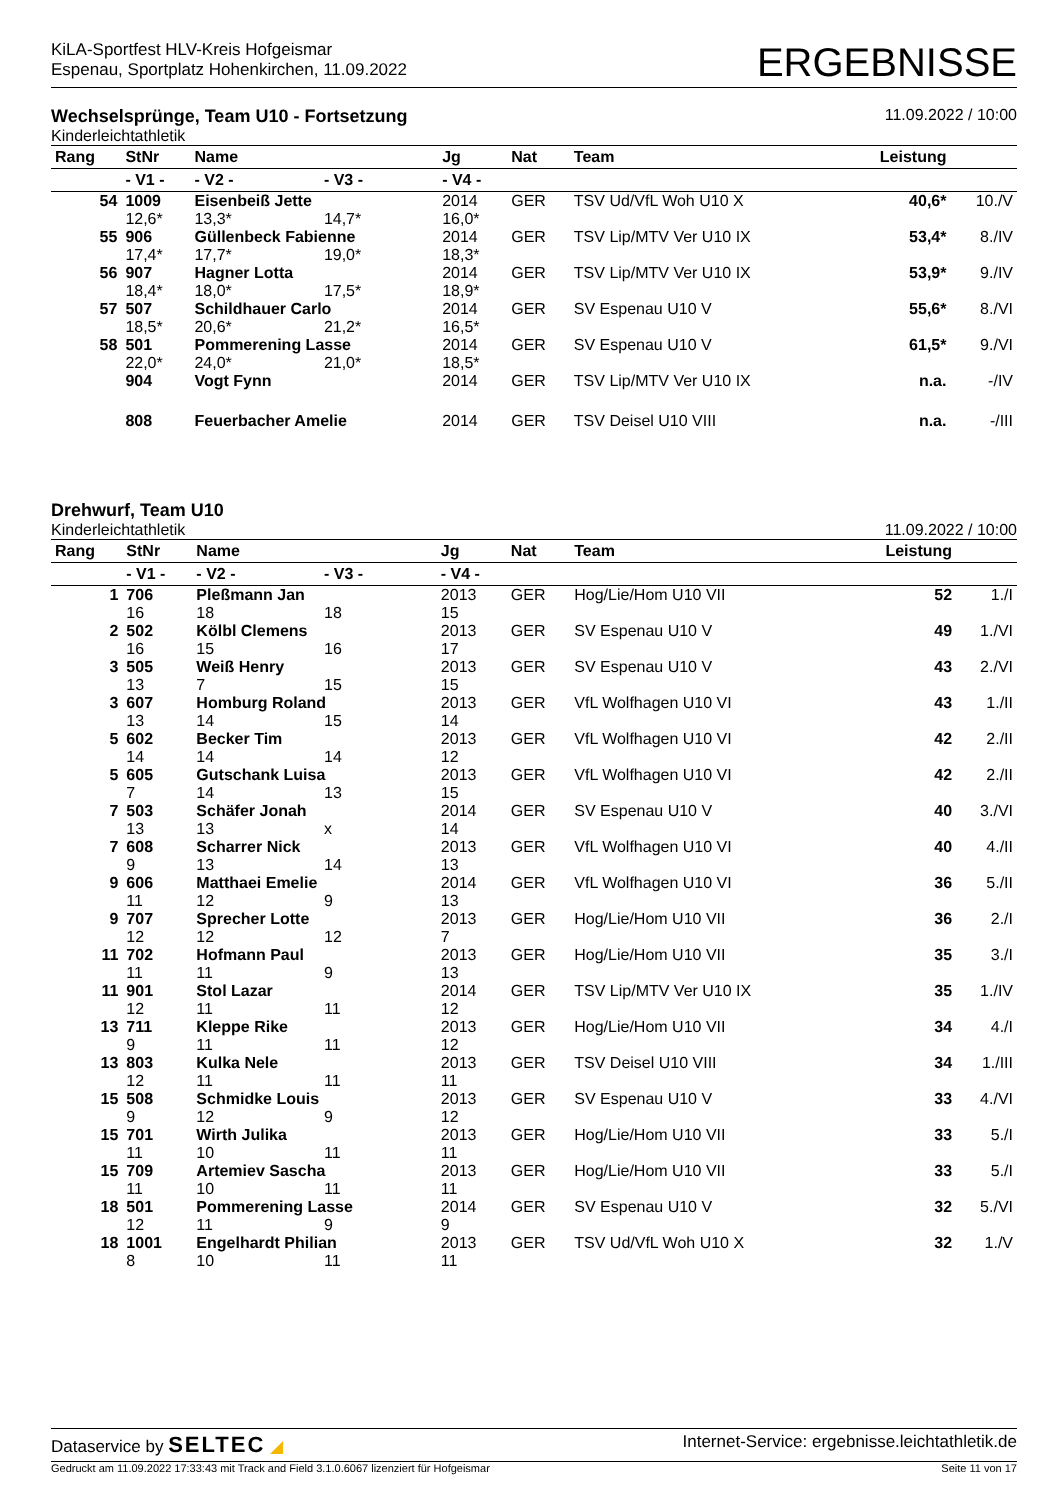KiLA-Sportfest HLV-Kreis Hofgeismar
Espenau, Sportplatz Hohenkirchen, 11.09.2022
ERGEBNISSE
Wechselsprünge, Team U10 - Fortsetzung
11.09.2022 / 10:00
Kinderleichtathletik
| Rang | StNr | Name | | Jg | Nat | Team | Leistung | |
| --- | --- | --- | --- | --- | --- | --- | --- | --- |
| | - V1 - | - V2 - | - V3 - | - V4 - | | | | |
| 54 | 1009 | Eisenbeiß Jette | | 2014 | GER | TSV Ud/VfL Woh U10 X | 40,6* | 10./V |
| | 12,6* | 13,3* | 14,7* | 16,0* | | | | |
| 55 | 906 | Güllenbeck Fabienne | | 2014 | GER | TSV Lip/MTV Ver U10 IX | 53,4* | 8./IV |
| | 17,4* | 17,7* | 19,0* | 18,3* | | | | |
| 56 | 907 | Hagner Lotta | | 2014 | GER | TSV Lip/MTV Ver U10 IX | 53,9* | 9./IV |
| | 18,4* | 18,0* | 17,5* | 18,9* | | | | |
| 57 | 507 | Schildhauer Carlo | | 2014 | GER | SV Espenau U10 V | 55,6* | 8./VI |
| | 18,5* | 20,6* | 21,2* | 16,5* | | | | |
| 58 | 501 | Pommerening Lasse | | 2014 | GER | SV Espenau U10 V | 61,5* | 9./VI |
| | 22,0* | 24,0* | 21,0* | 18,5* | | | | |
| | 904 | Vogt Fynn | | 2014 | GER | TSV Lip/MTV Ver U10 IX | n.a. | -/IV |
| | 808 | Feuerbacher Amelie | | 2014 | GER | TSV Deisel U10 VIII | n.a. | -/III |
Drehwurf, Team U10
Kinderleichtathletik 11.09.2022 / 10:00
| Rang | StNr | Name | | Jg | Nat | Team | Leistung | |
| --- | --- | --- | --- | --- | --- | --- | --- | --- |
| | - V1 - | - V2 - | - V3 - | - V4 - | | | | |
| 1 | 706 | Pleßmann Jan | | 2013 | GER | Hog/Lie/Hom U10 VII | 52 | 1./I |
| | 16 | 18 | 18 | 15 | | | | |
| 2 | 502 | Kölbl Clemens | | 2013 | GER | SV Espenau U10 V | 49 | 1./VI |
| | 16 | 15 | 16 | 17 | | | | |
| 3 | 505 | Weiß Henry | | 2013 | GER | SV Espenau U10 V | 43 | 2./VI |
| | 13 | 7 | 15 | 15 | | | | |
| 3 | 607 | Homburg Roland | | 2013 | GER | VfL Wolfhagen U10 VI | 43 | 1./II |
| | 13 | 14 | 15 | 14 | | | | |
| 5 | 602 | Becker Tim | | 2013 | GER | VfL Wolfhagen U10 VI | 42 | 2./II |
| | 14 | 14 | 14 | 12 | | | | |
| 5 | 605 | Gutschank Luisa | | 2013 | GER | VfL Wolfhagen U10 VI | 42 | 2./II |
| | 7 | 14 | 13 | 15 | | | | |
| 7 | 503 | Schäfer Jonah | | 2014 | GER | SV Espenau U10 V | 40 | 3./VI |
| | 13 | 13 | x | 14 | | | | |
| 7 | 608 | Scharrer Nick | | 2013 | GER | VfL Wolfhagen U10 VI | 40 | 4./II |
| | 9 | 13 | 14 | 13 | | | | |
| 9 | 606 | Matthaei Emelie | | 2014 | GER | VfL Wolfhagen U10 VI | 36 | 5./II |
| | 11 | 12 | 9 | 13 | | | | |
| 9 | 707 | Sprecher Lotte | | 2013 | GER | Hog/Lie/Hom U10 VII | 36 | 2./I |
| | 12 | 12 | 12 | 7 | | | | |
| 11 | 702 | Hofmann Paul | | 2013 | GER | Hog/Lie/Hom U10 VII | 35 | 3./I |
| | 11 | 11 | 9 | 13 | | | | |
| 11 | 901 | Stol Lazar | | 2014 | GER | TSV Lip/MTV Ver U10 IX | 35 | 1./IV |
| | 12 | 11 | 11 | 12 | | | | |
| 13 | 711 | Kleppe Rike | | 2013 | GER | Hog/Lie/Hom U10 VII | 34 | 4./I |
| | 9 | 11 | 11 | 12 | | | | |
| 13 | 803 | Kulka Nele | | 2013 | GER | TSV Deisel U10 VIII | 34 | 1./III |
| | 12 | 11 | 11 | 11 | | | | |
| 15 | 508 | Schmidke Louis | | 2013 | GER | SV Espenau U10 V | 33 | 4./VI |
| | 9 | 12 | 9 | 12 | | | | |
| 15 | 701 | Wirth Julika | | 2013 | GER | Hog/Lie/Hom U10 VII | 33 | 5./I |
| | 11 | 10 | 11 | 11 | | | | |
| 15 | 709 | Artemiev Sascha | | 2013 | GER | Hog/Lie/Hom U10 VII | 33 | 5./I |
| | 11 | 10 | 11 | 11 | | | | |
| 18 | 501 | Pommerening Lasse | | 2014 | GER | SV Espenau U10 V | 32 | 5./VI |
| | 12 | 11 | 9 | 9 | | | | |
| 18 | 1001 | Engelhardt Philian | | 2013 | GER | TSV Ud/VfL Woh U10 X | 32 | 1./V |
| | 8 | 10 | 11 | 11 | | | | |
Dataservice by SELTEC ◢ Internet-Service: ergebnisse.leichtathletik.de
Gedruckt am 11.09.2022 17:33:43 mit Track and Field 3.1.0.6067 lizenziert für Hofgeismar Seite 11 von 17